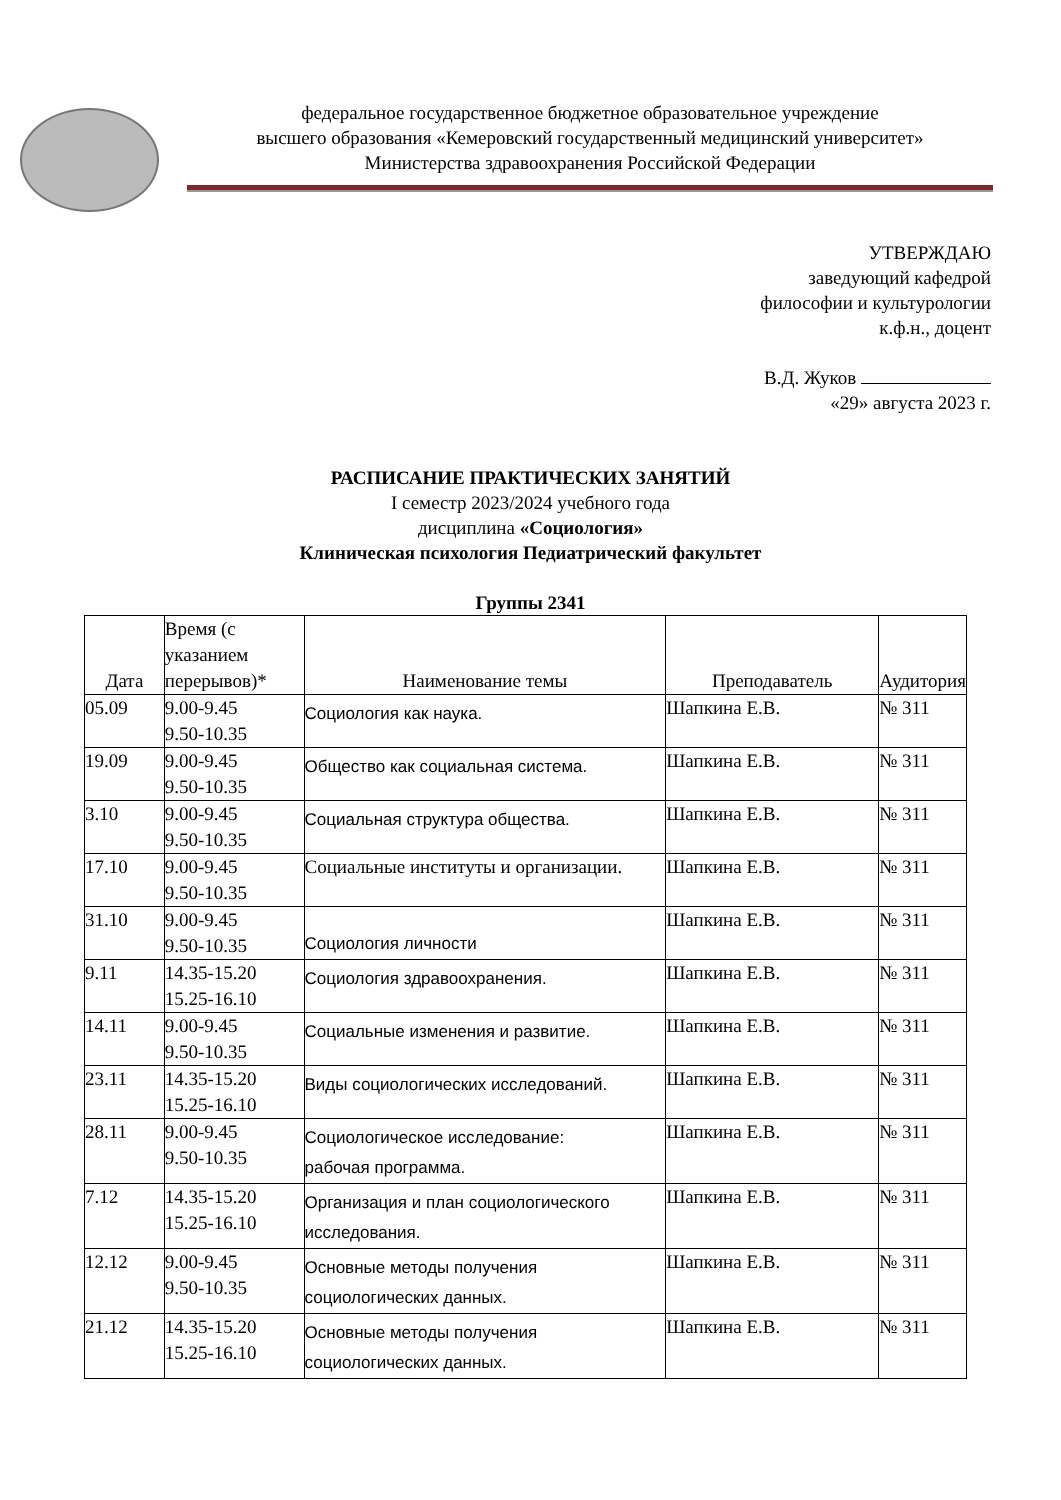федеральное государственное бюджетное образовательное учреждение
высшего образования «Кемеровский государственный медицинский университет»
Министерства здравоохранения Российской Федерации
УТВЕРЖДАЮ
заведующий кафедрой
философии и культурологии
к.ф.н., доцент
В.Д. Жуков
«29» августа 2023 г.
РАСПИСАНИЕ ПРАКТИЧЕСКИХ ЗАНЯТИЙ
I семестр 2023/2024 учебного года
дисциплина «Социология»
Клиническая психология Педиатрический факультет
Группы 2341
| Дата | Время (с указанием перерывов)* | Наименование темы | Преподаватель | Аудитория |
| --- | --- | --- | --- | --- |
| 05.09 | 9.00-9.45 9.50-10.35 | Социология как наука. | Шапкина Е.В. | № 311 |
| 19.09 | 9.00-9.45 9.50-10.35 | Общество как социальная система. | Шапкина Е.В. | № 311 |
| 3.10 | 9.00-9.45 9.50-10.35 | Социальная структура общества. | Шапкина Е.В. | № 311 |
| 17.10 | 9.00-9.45 9.50-10.35 | Социальные институты и организации. | Шапкина Е.В. | № 311 |
| 31.10 | 9.00-9.45 9.50-10.35 | Социология личности | Шапкина Е.В. | № 311 |
| 9.11 | 14.35-15.20 15.25-16.10 | Социология здравоохранения. | Шапкина Е.В. | № 311 |
| 14.11 | 9.00-9.45 9.50-10.35 | Социальные изменения и развитие. | Шапкина Е.В. | № 311 |
| 23.11 | 14.35-15.20 15.25-16.10 | Виды социологических исследований. | Шапкина Е.В. | № 311 |
| 28.11 | 9.00-9.45 9.50-10.35 | Социологическое исследование: рабочая программа. | Шапкина Е.В. | № 311 |
| 7.12 | 14.35-15.20 15.25-16.10 | Организация и план социологического исследования. | Шапкина Е.В. | № 311 |
| 12.12 | 9.00-9.45 9.50-10.35 | Основные методы получения социологических данных. | Шапкина Е.В. | № 311 |
| 21.12 | 14.35-15.20 15.25-16.10 | Основные методы получения социологических данных. | Шапкина Е.В. | № 311 |